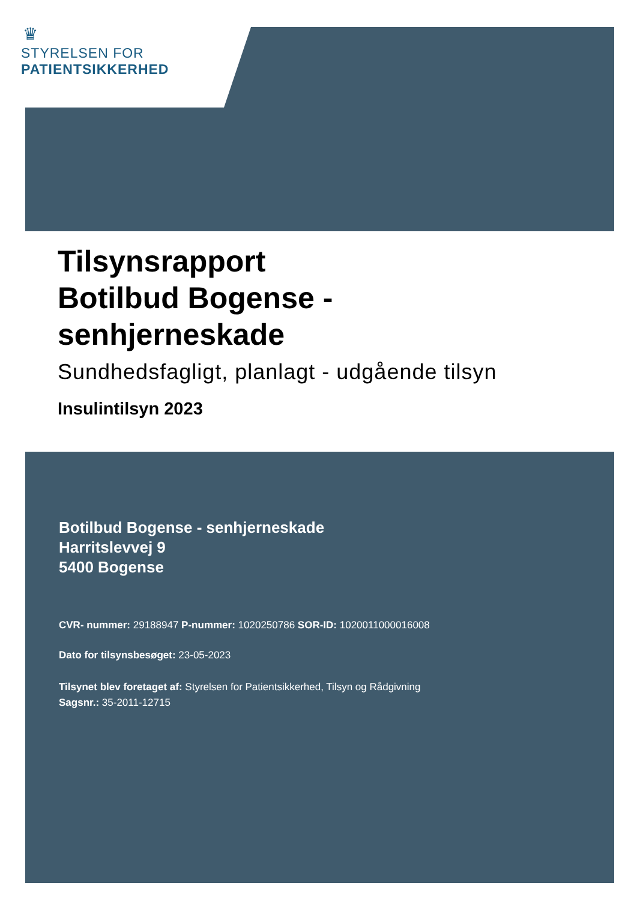♛
STYRELSEN FOR
PATIENTSIKKERHED
Tilsynsrapport
Botilbud Bogense -
senhjerneskade
Sundhedsfagligt, planlagt - udgående tilsyn
Insulintilsyn 2023
Botilbud Bogense - senhjerneskade
Harritslevvej 9
5400 Bogense
CVR- nummer: 29188947 P-nummer: 1020250786 SOR-ID: 1020011000016008
Dato for tilsynsbesøget: 23-05-2023
Tilsynet blev foretaget af: Styrelsen for Patientsikkerhed, Tilsyn og Rådgivning
Sagsnr.: 35-2011-12715